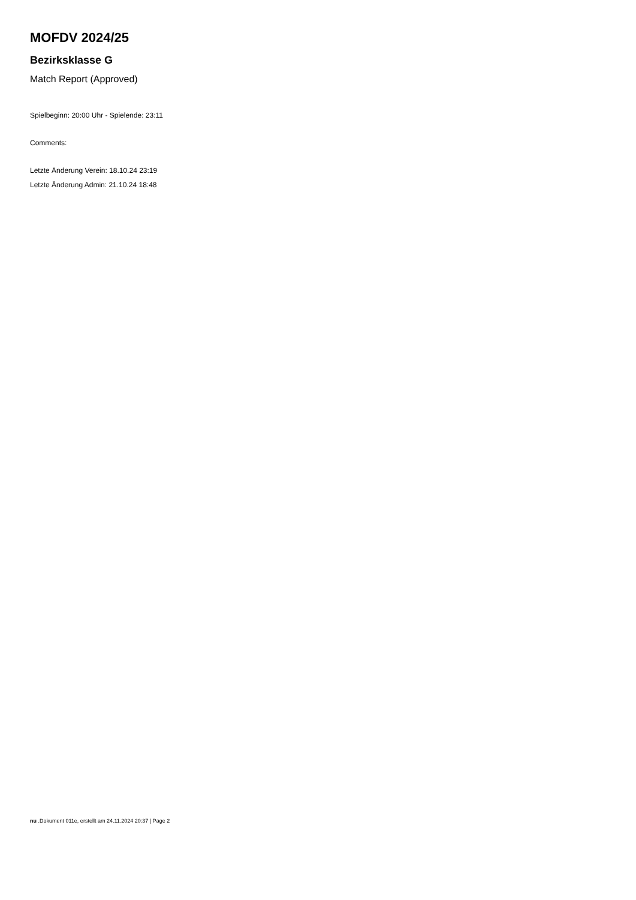MOFDV 2024/25
Bezirksklasse G
Match Report (Approved)
Spielbeginn: 20:00 Uhr - Spielende: 23:11
Comments:
Letzte Änderung Verein: 18.10.24 23:19
Letzte Änderung Admin: 21.10.24 18:48
nu .Dokument 011e, erstellt am 24.11.2024 20:37 | Page 2